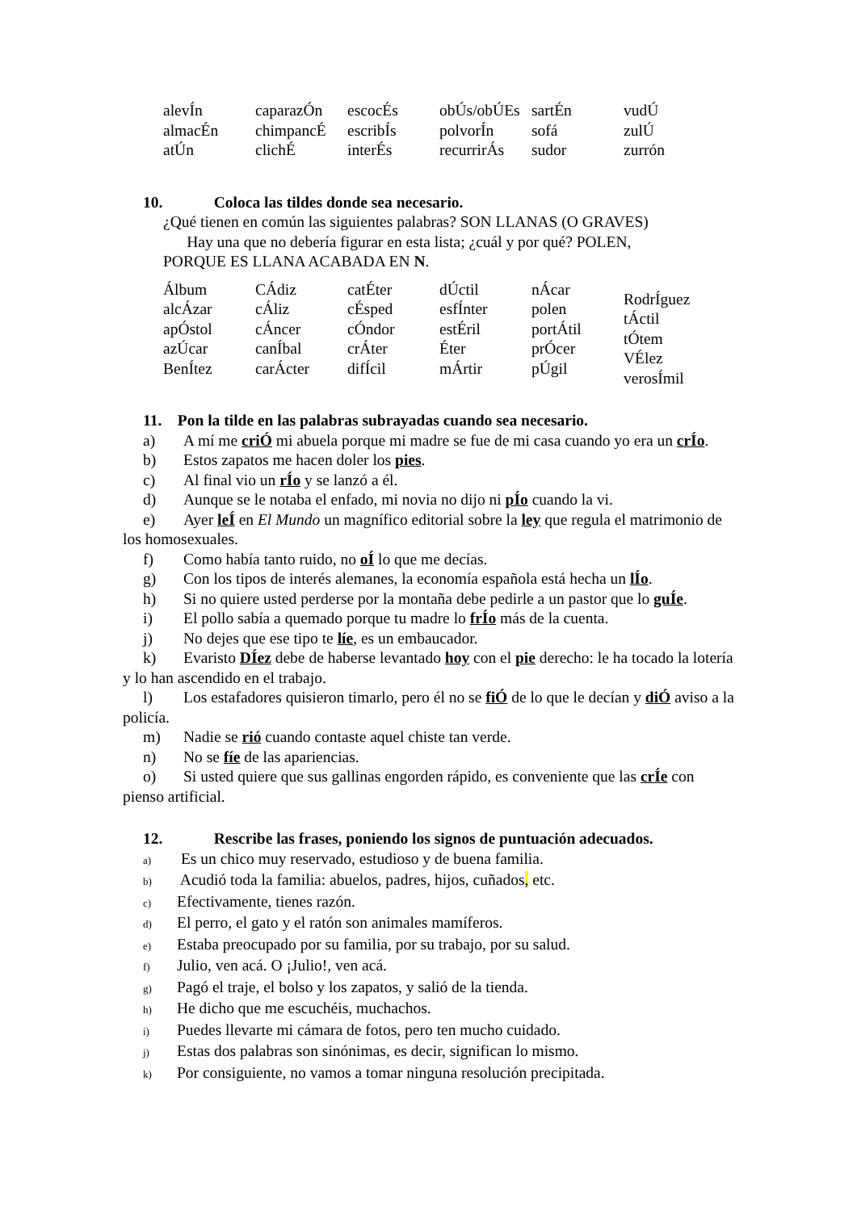| alevÍn almacÉn atÚn | caparazÓn chimpancÉ clichÉ | escocÉs escribÍs interÉs | obÚs/obÚEs polvorÍn recurrirÁs | sartÉn sofá sudor | vudÚ zulÚ zurrón |
10. Coloca las tildes donde sea necesario.
¿Qué tienen en común las siguientes palabras? SON LLANAS (O GRAVES)
Hay una que no debería figurar en esta lista; ¿cuál y por qué? POLEN,
PORQUE ES LLANA ACABADA EN N.
| Álbum alcÁzar apÓstol azÚcar BenÍtez | CÁdiz cÁliz cÁncer canÍbal carÁcter | catÉter cÉsped cÓndor crÁter difÍcil | dÚctil esfÍnter estÉril Éter mÁrtir | nÁcar polen portÁtil prÓcer pÚgil | RodrÍguez tÁctil tÓtem VÉlez verosÍmil |
11. Pon la tilde en las palabras subrayadas cuando sea necesario.
a) A mí me criÓ mi abuela porque mi madre se fue de mi casa cuando yo era un crÍo.
b) Estos zapatos me hacen doler los pies.
c) Al final vio un rÍo y se lanzó a él.
d) Aunque se le notaba el enfado, mi novia no dijo ni pÍo cuando la vi.
e) Ayer leÍ en El Mundo un magnífico editorial sobre la ley que regula el matrimonio de los homosexuales.
f) Como había tanto ruido, no oÍ lo que me decías.
g) Con los tipos de interés alemanes, la economía española está hecha un lÍo.
h) Si no quiere usted perderse por la montaña debe pedirle a un pastor que lo guÍe.
i) El pollo sabía a quemado porque tu madre lo frÍo más de la cuenta.
j) No dejes que ese tipo te líe, es un embaucador.
k) Evaristo DÍez debe de haberse levantado hoy con el pie derecho: le ha tocado la lotería y lo han ascendido en el trabajo.
l) Los estafadores quisieron timarlo, pero él no se fiÓ de lo que le decían y diÓ aviso a la policía.
m) Nadie se rió cuando contaste aquel chiste tan verde.
n) No se fíe de las apariencias.
o) Si usted quiere que sus gallinas engorden rápido, es conveniente que las crÍe con pienso artificial.
12. Rescribe las frases, poniendo los signos de puntuación adecuados.
a) Es un chico muy reservado, estudioso y de buena familia.
b) Acudió toda la familia: abuelos, padres, hijos, cuñados, etc.
c) Efectivamente, tienes razón.
d) El perro, el gato y el ratón son animales mamíferos.
e) Estaba preocupado por su familia, por su trabajo, por su salud.
f) Julio, ven acá. O ¡Julio!, ven acá.
g) Pagó el traje, el bolso y los zapatos, y salió de la tienda.
h) He dicho que me escuchéis, muchachos.
i) Puedes llevarte mi cámara de fotos, pero ten mucho cuidado.
j) Estas dos palabras son sinónimas, es decir, significan lo mismo.
k) Por consiguiente, no vamos a tomar ninguna resolución precipitada.